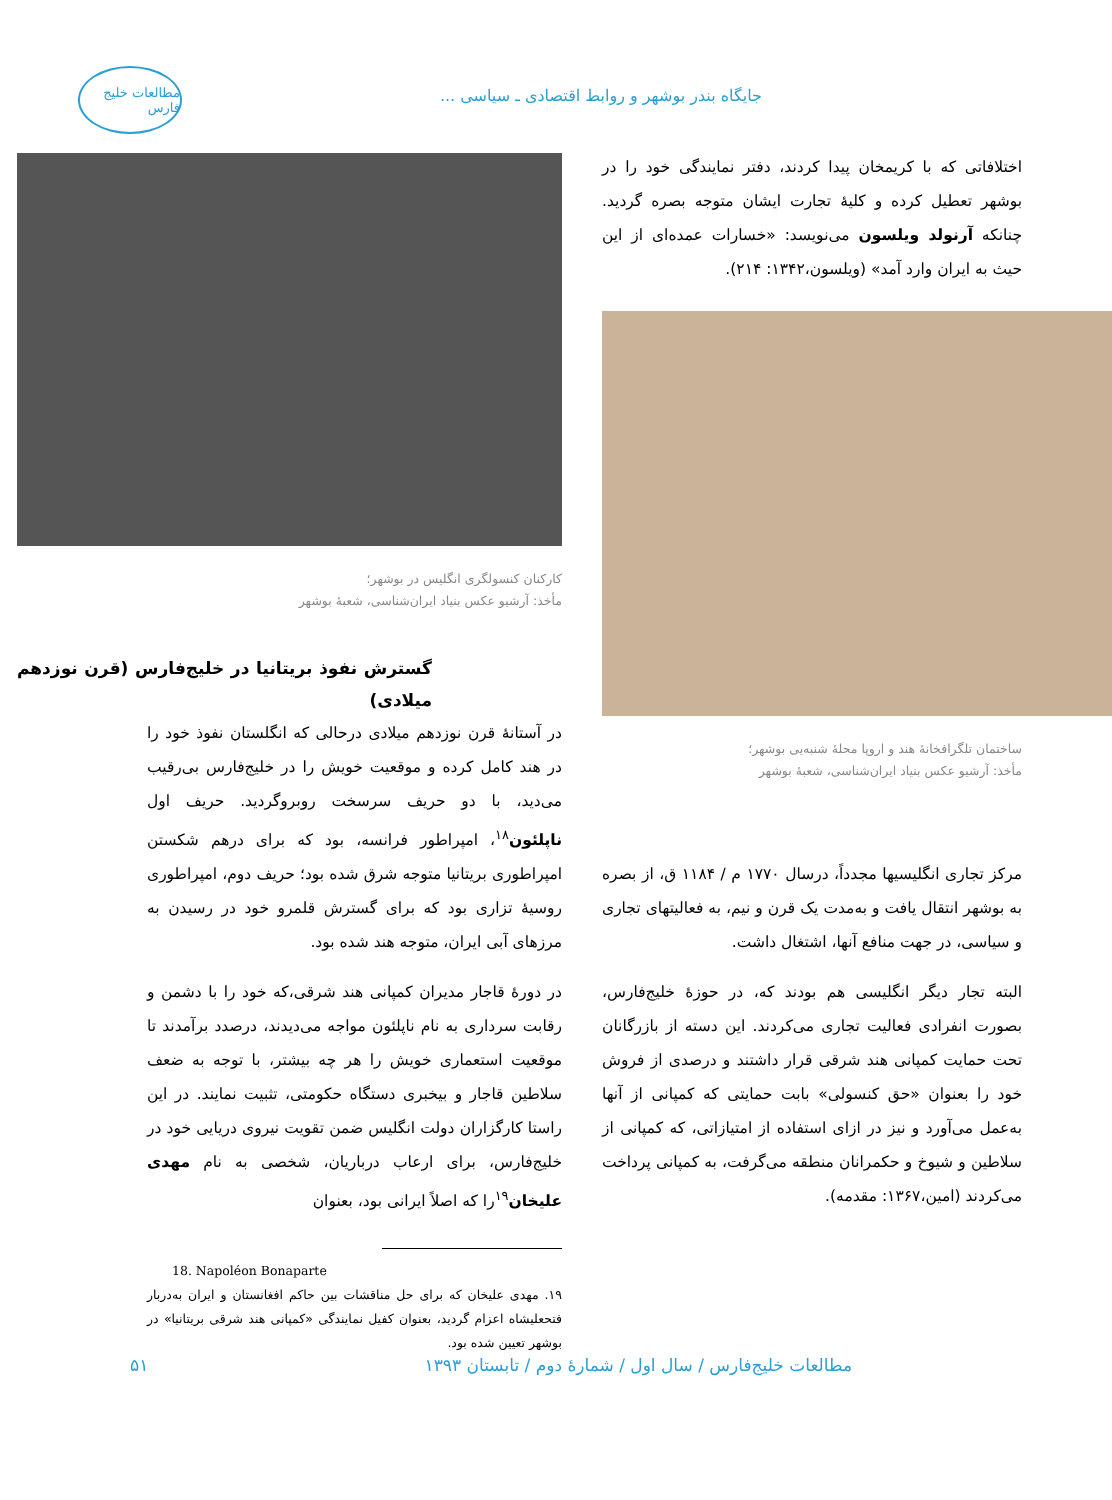جایگاه بندر بوشهر و روابط اقتصادی ـ سیاسی ...
مطالعات خلیج فارس
اختلافاتی که با کریمخان پیدا کردند، دفتر نمایندگی خود را در بوشهر تعطیل کرده و کلیهٔ تجارت ایشان متوجه بصره گردید. چنانکه آرنولد ویلسون می‌نویسد: «خسارات عمده‌ای از این حیث به ایران وارد آمد» (ویلسون،۱۳۴۲: ۲۱۴).
ساختمان تلگرافخانهٔ هند و اروپا محلهٔ شنبه‌یی بوشهر؛
مأخذ: آرشیو عکس بنیاد ایران‌شناسی، شعبهٔ بوشهر
مرکز تجاری انگلیسیها مجدداً، درسال ۱۷۷۰ م / ۱۱۸۴ ق، از بصره به بوشهر انتقال یافت و به‌مدت یک قرن و نیم، به فعالیتهای تجاری و سیاسی، در جهت منافع آنها، اشتغال داشت.
البته تجار دیگر انگلیسی هم بودند که، در حوزهٔ خلیج‌فارس، بصورت انفرادی فعالیت تجاری می‌کردند. این دسته از بازرگانان تحت حمایت کمپانی هند شرقی قرار داشتند و درصدی از فروش خود را بعنوان «حق کنسولی» بابت حمایتی که کمپانی از آنها به‌عمل می‌آورد و نیز در ازای استفاده از امتیازاتی، که کمپانی از سلاطین و شیوخ و حکمرانان منطقه می‌گرفت، به کمپانی پرداخت می‌کردند (امین،۱۳۶۷: مقدمه).
کارکنان کنسولگری انگلیس در بوشهر؛
مأخذ: آرشیو عکس بنیاد ایران‌شناسی، شعبهٔ بوشهر
گسترش نفوذ بریتانیا در خلیج‌فارس (قرن نوزدهم میلادی)
در آستانهٔ قرن نوزدهم میلادی درحالی که انگلستان نفوذ خود را در هند کامل کرده و موقعیت خویش را در خلیج‌فارس بی‌رقیب می‌دید، با دو حریف سرسخت روبروگردید. حریف اول ناپلئون<sup>۱۸</sup>، امپراطور فرانسه، بود که برای درهم شکستن امپراطوری بریتانیا متوجه شرق شده بود؛ حریف دوم، امپراطوری روسیهٔ تزاری بود که برای گسترش قلمرو خود در رسیدن به مرزهای آبی ایران، متوجه هند شده بود.
در دورهٔ قاجار مدیران کمپانی هند شرقی،که خود را با دشمن و رقابت سرداری به نام ناپلئون مواجه می‌دیدند، درصدد برآمدند تا موقعیت استعماری خویش را هر چه بیشتر، با توجه به ضعف سلاطین قاجار و بیخبری دستگاه حکومتی، تثبیت نمایند. در این راستا کارگزاران دولت انگلیس ضمن تقویت نیروی دریایی خود در خلیج‌فارس، برای ارعاب درباریان، شخصی به نام مهدی علیخان<sup>۱۹</sup>را که اصلاً ایرانی بود، بعنوان
18. Napoléon Bonaparte
۱۹. مهدی علیخان که برای حل مناقشات بین حاکم افغانستان و ایران به‌دربار فتحعلیشاه اعزام گردید، بعنوان کفیل نمایندگی «کمپانی هند شرقی بریتانیا» در بوشهر تعیین شده بود.
مطالعات خلیج‌فارس / سال اول / شمارهٔ دوم / تابستان ۱۳۹۳
۵۱